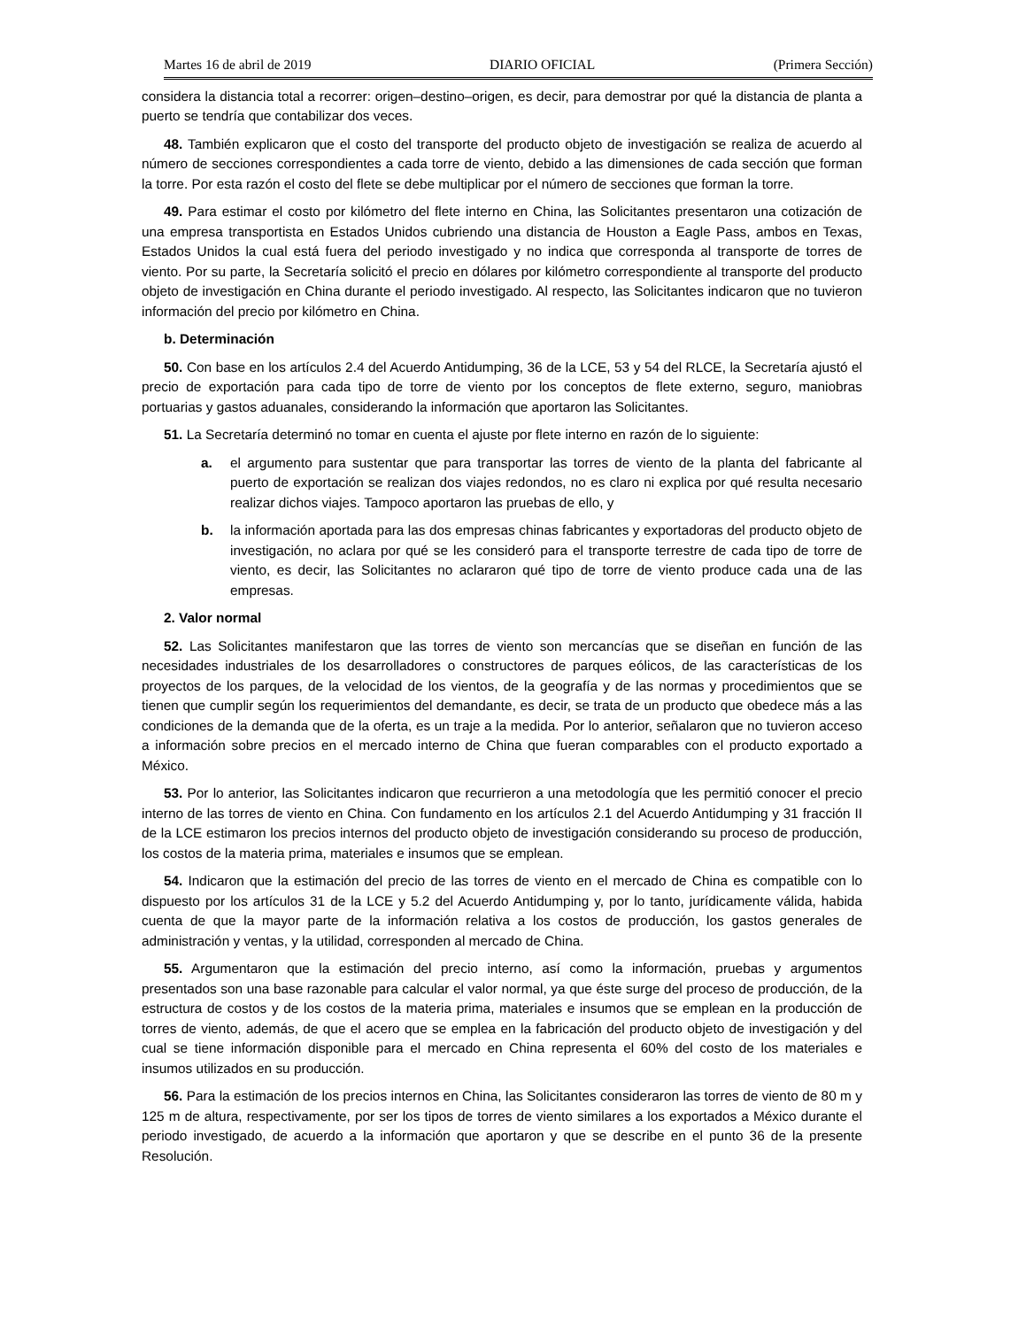Martes 16 de abril de 2019 DIARIO OFICIAL (Primera Sección)
considera la distancia total a recorrer: origen–destino–origen, es decir, para demostrar por qué la distancia de planta a puerto se tendría que contabilizar dos veces.
48. También explicaron que el costo del transporte del producto objeto de investigación se realiza de acuerdo al número de secciones correspondientes a cada torre de viento, debido a las dimensiones de cada sección que forman la torre. Por esta razón el costo del flete se debe multiplicar por el número de secciones que forman la torre.
49. Para estimar el costo por kilómetro del flete interno en China, las Solicitantes presentaron una cotización de una empresa transportista en Estados Unidos cubriendo una distancia de Houston a Eagle Pass, ambos en Texas, Estados Unidos la cual está fuera del periodo investigado y no indica que corresponda al transporte de torres de viento. Por su parte, la Secretaría solicitó el precio en dólares por kilómetro correspondiente al transporte del producto objeto de investigación en China durante el periodo investigado. Al respecto, las Solicitantes indicaron que no tuvieron información del precio por kilómetro en China.
b. Determinación
50. Con base en los artículos 2.4 del Acuerdo Antidumping, 36 de la LCE, 53 y 54 del RLCE, la Secretaría ajustó el precio de exportación para cada tipo de torre de viento por los conceptos de flete externo, seguro, maniobras portuarias y gastos aduanales, considerando la información que aportaron las Solicitantes.
51. La Secretaría determinó no tomar en cuenta el ajuste por flete interno en razón de lo siguiente:
a. el argumento para sustentar que para transportar las torres de viento de la planta del fabricante al puerto de exportación se realizan dos viajes redondos, no es claro ni explica por qué resulta necesario realizar dichos viajes. Tampoco aportaron las pruebas de ello, y
b. la información aportada para las dos empresas chinas fabricantes y exportadoras del producto objeto de investigación, no aclara por qué se les consideró para el transporte terrestre de cada tipo de torre de viento, es decir, las Solicitantes no aclararon qué tipo de torre de viento produce cada una de las empresas.
2. Valor normal
52. Las Solicitantes manifestaron que las torres de viento son mercancías que se diseñan en función de las necesidades industriales de los desarrolladores o constructores de parques eólicos, de las características de los proyectos de los parques, de la velocidad de los vientos, de la geografía y de las normas y procedimientos que se tienen que cumplir según los requerimientos del demandante, es decir, se trata de un producto que obedece más a las condiciones de la demanda que de la oferta, es un traje a la medida. Por lo anterior, señalaron que no tuvieron acceso a información sobre precios en el mercado interno de China que fueran comparables con el producto exportado a México.
53. Por lo anterior, las Solicitantes indicaron que recurrieron a una metodología que les permitió conocer el precio interno de las torres de viento en China. Con fundamento en los artículos 2.1 del Acuerdo Antidumping y 31 fracción II de la LCE estimaron los precios internos del producto objeto de investigación considerando su proceso de producción, los costos de la materia prima, materiales e insumos que se emplean.
54. Indicaron que la estimación del precio de las torres de viento en el mercado de China es compatible con lo dispuesto por los artículos 31 de la LCE y 5.2 del Acuerdo Antidumping y, por lo tanto, jurídicamente válida, habida cuenta de que la mayor parte de la información relativa a los costos de producción, los gastos generales de administración y ventas, y la utilidad, corresponden al mercado de China.
55. Argumentaron que la estimación del precio interno, así como la información, pruebas y argumentos presentados son una base razonable para calcular el valor normal, ya que éste surge del proceso de producción, de la estructura de costos y de los costos de la materia prima, materiales e insumos que se emplean en la producción de torres de viento, además, de que el acero que se emplea en la fabricación del producto objeto de investigación y del cual se tiene información disponible para el mercado en China representa el 60% del costo de los materiales e insumos utilizados en su producción.
56. Para la estimación de los precios internos en China, las Solicitantes consideraron las torres de viento de 80 m y 125 m de altura, respectivamente, por ser los tipos de torres de viento similares a los exportados a México durante el periodo investigado, de acuerdo a la información que aportaron y que se describe en el punto 36 de la presente Resolución.